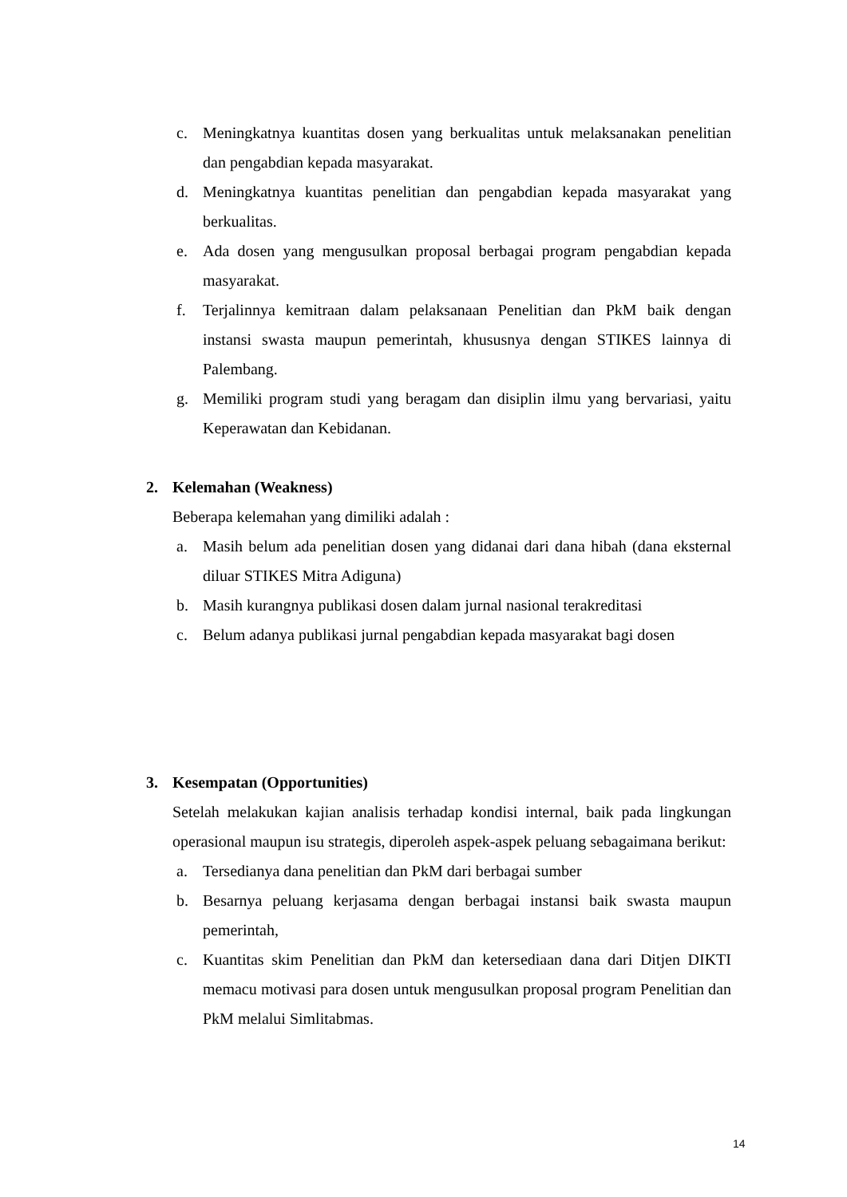c. Meningkatnya kuantitas dosen yang berkualitas untuk melaksanakan penelitian dan pengabdian kepada masyarakat.
d. Meningkatnya kuantitas penelitian dan pengabdian kepada masyarakat yang berkualitas.
e. Ada dosen yang mengusulkan proposal berbagai program pengabdian kepada masyarakat.
f. Terjalinnya kemitraan dalam pelaksanaan Penelitian dan PkM baik dengan instansi swasta maupun pemerintah, khususnya dengan STIKES lainnya di Palembang.
g. Memiliki program studi yang beragam dan disiplin ilmu yang bervariasi, yaitu Keperawatan dan Kebidanan.
2. Kelemahan (Weakness)
Beberapa kelemahan yang dimiliki adalah :
a. Masih belum ada penelitian dosen yang didanai dari dana hibah (dana eksternal diluar STIKES Mitra Adiguna)
b. Masih kurangnya publikasi dosen dalam jurnal nasional terakreditasi
c. Belum adanya publikasi jurnal pengabdian kepada masyarakat bagi dosen
3. Kesempatan (Opportunities)
Setelah melakukan kajian analisis terhadap kondisi internal, baik pada lingkungan operasional maupun isu strategis, diperoleh aspek-aspek peluang sebagaimana berikut:
a. Tersedianya dana penelitian dan PkM dari berbagai sumber
b. Besarnya peluang kerjasama dengan berbagai instansi baik swasta maupun pemerintah,
c. Kuantitas skim Penelitian dan PkM dan ketersediaan dana dari Ditjen DIKTI memacu motivasi para dosen untuk mengusulkan proposal program Penelitian dan PkM melalui Simlitabmas.
14